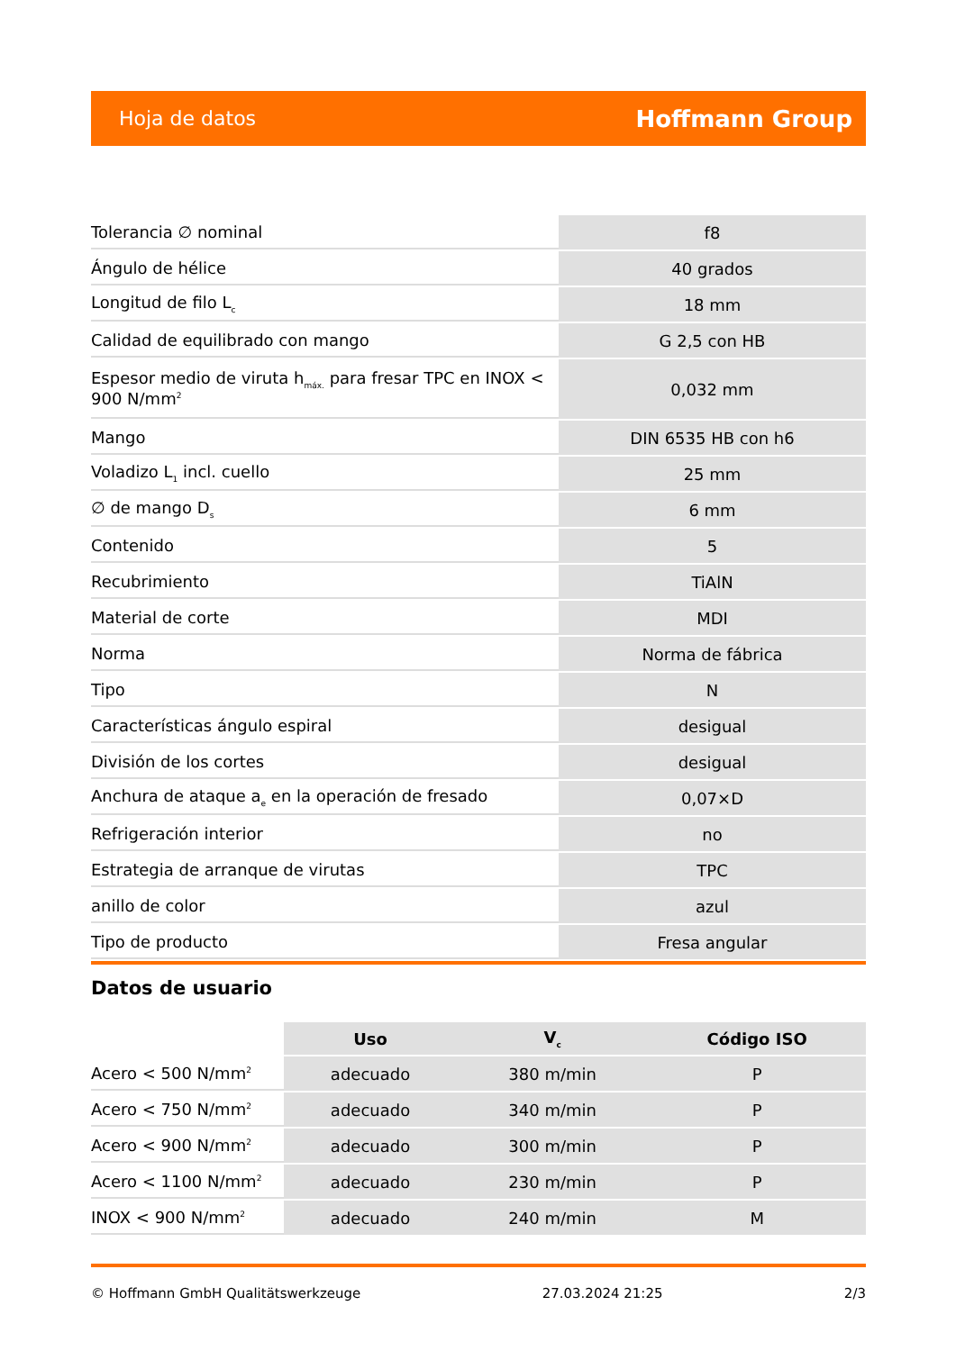Hoja de datos Hoffmann Group
| Tolerancia ∅ nominal | f8 |
| Ángulo de hélice | 40 grados |
| Longitud de filo L<sub>c</sub> | 18 mm |
| Calidad de equilibrado con mango | G 2,5 con HB |
| Espesor medio de viruta h<sub>máx.</sub> para fresar TPC en INOX < 900 N/mm<sup>2</sup> | 0,032 mm |
| Mango | DIN 6535 HB con h6 |
| Voladizo L<sub>1</sub> incl. cuello | 25 mm |
| ∅ de mango D<sub>s</sub> | 6 mm |
| Contenido | 5 |
| Recubrimiento | TiAlN |
| Material de corte | MDI |
| Norma | Norma de fábrica |
| Tipo | N |
| Características ángulo espiral | desigual |
| División de los cortes | desigual |
| Anchura de ataque a<sub>e</sub> en la operación de fresado | 0,07×D |
| Refrigeración interior | no |
| Estrategia de arranque de virutas | TPC |
| anillo de color | azul |
| Tipo de producto | Fresa angular |
Datos de usuario
| | Uso | V<sub>c</sub> | Código ISO |
| Acero < 500 N/mm<sup>2</sup> | adecuado | 380 m/min | P |
| Acero < 750 N/mm<sup>2</sup> | adecuado | 340 m/min | P |
| Acero < 900 N/mm<sup>2</sup> | adecuado | 300 m/min | P |
| Acero < 1100 N/mm<sup>2</sup> | adecuado | 230 m/min | P |
| INOX < 900 N/mm<sup>2</sup> | adecuado | 240 m/min | M |
© Hoffmann GmbH Qualitätswerkzeuge 27.03.2024 21:25 2/3